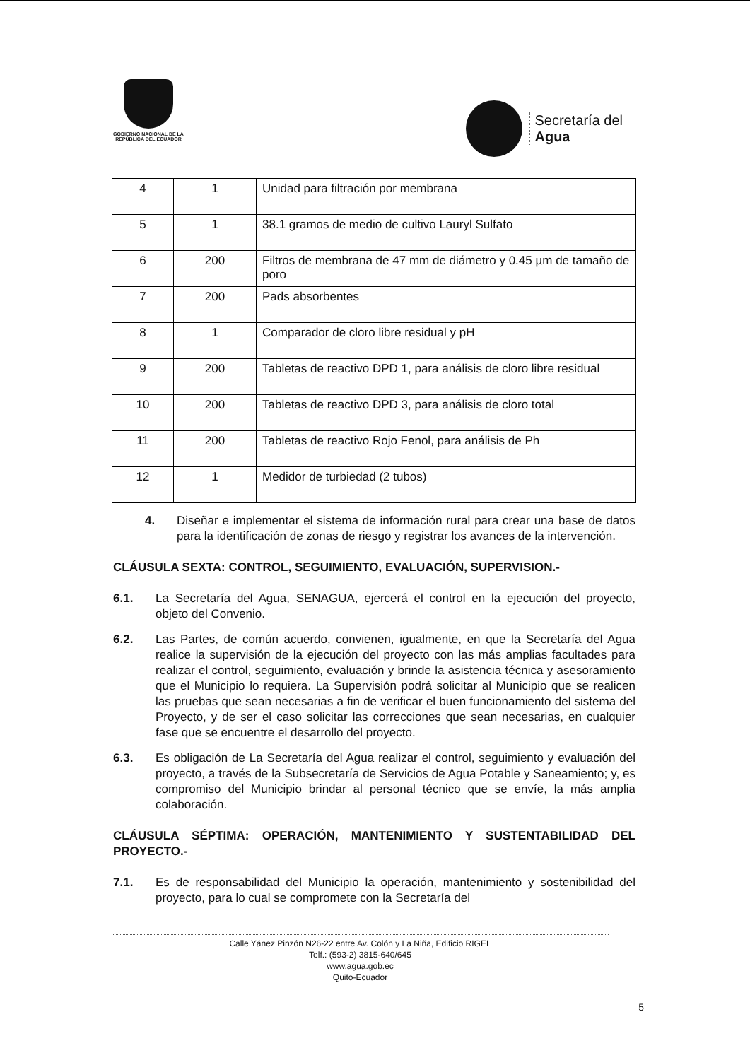GOBIERNO NACIONAL DE LA
REPÚBLICA DEL ECUADOR
Secretaría del
Agua
| 4 | 1 | Unidad para filtración por membrana |
| 5 | 1 | 38.1 gramos de medio de cultivo Lauryl Sulfato |
| 6 | 200 | Filtros de membrana de 47 mm de diámetro y 0.45 µm de tamaño de poro |
| 7 | 200 | Pads absorbentes |
| 8 | 1 | Comparador de cloro libre residual y pH |
| 9 | 200 | Tabletas de reactivo DPD 1, para análisis de cloro libre residual |
| 10 | 200 | Tabletas de reactivo DPD 3, para análisis de cloro total |
| 11 | 200 | Tabletas de reactivo Rojo Fenol, para análisis de Ph |
| 12 | 1 | Medidor de turbiedad (2 tubos) |
4. Diseñar e implementar el sistema de información rural para crear una base de datos para la identificación de zonas de riesgo y registrar los avances de la intervención.
CLÁUSULA SEXTA: CONTROL, SEGUIMIENTO, EVALUACIÓN, SUPERVISION.-
6.1. La Secretaría del Agua, SENAGUA, ejercerá el control en la ejecución del proyecto, objeto del Convenio.
6.2. Las Partes, de común acuerdo, convienen, igualmente, en que la Secretaría del Agua realice la supervisión de la ejecución del proyecto con las más amplias facultades para realizar el control, seguimiento, evaluación y brinde la asistencia técnica y asesoramiento que el Municipio lo requiera. La Supervisión podrá solicitar al Municipio que se realicen las pruebas que sean necesarias a fin de verificar el buen funcionamiento del sistema del Proyecto, y de ser el caso solicitar las correcciones que sean necesarias, en cualquier fase que se encuentre el desarrollo del proyecto.
6.3. Es obligación de La Secretaría del Agua realizar el control, seguimiento y evaluación del proyecto, a través de la Subsecretaría de Servicios de Agua Potable y Saneamiento; y, es compromiso del Municipio brindar al personal técnico que se envíe, la más amplia colaboración.
CLÁUSULA SÉPTIMA: OPERACIÓN, MANTENIMIENTO Y SUSTENTABILIDAD DEL PROYECTO.-
7.1. Es de responsabilidad del Municipio la operación, mantenimiento y sostenibilidad del proyecto, para lo cual se compromete con la Secretaría del
Calle Yánez Pinzón N26-22 entre Av. Colón y La Niña, Edificio RIGEL
Telf.: (593-2) 3815-640/645
www.agua.gob.ec
Quito-Ecuador
5